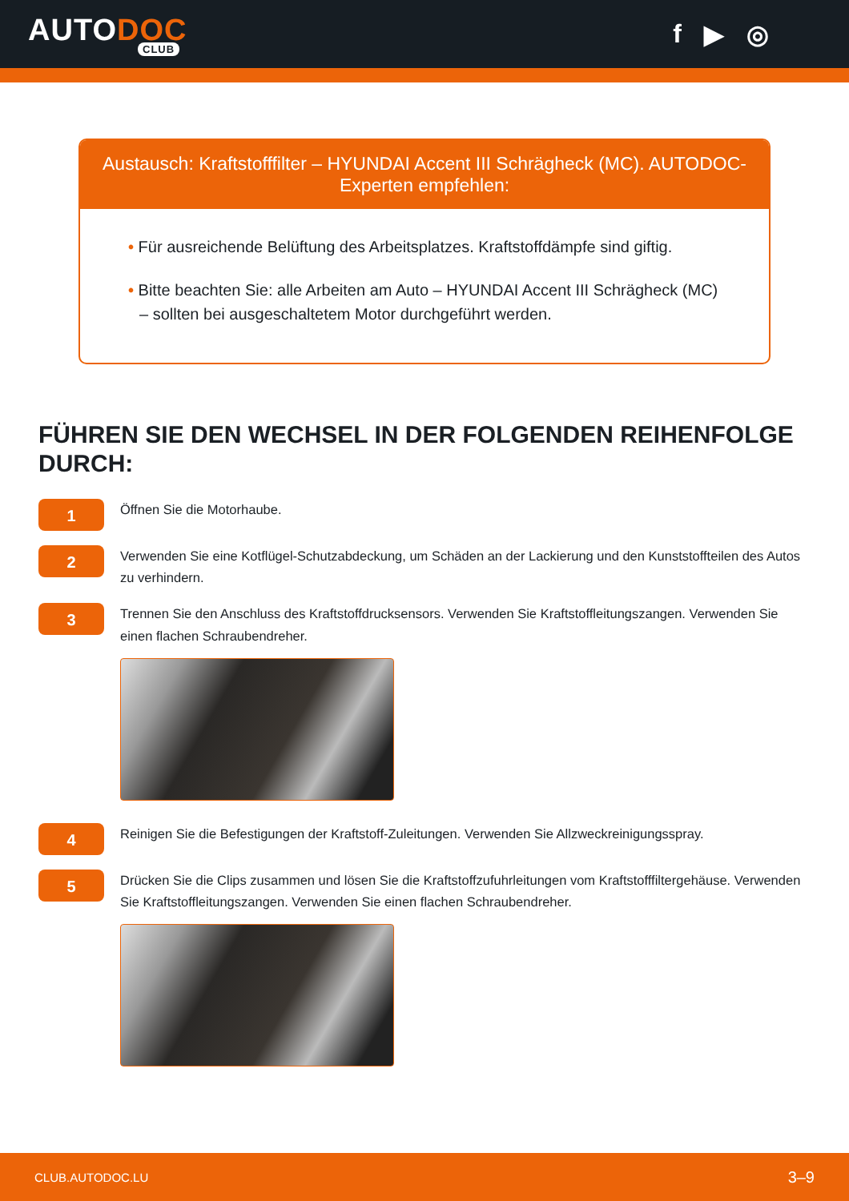AUTODOC
CLUB
f ▶ ◎
Austausch: Kraftstofffilter – HYUNDAI Accent III Schrägheck (MC). AUTODOC-Experten empfehlen:
• Für ausreichende Belüftung des Arbeitsplatzes. Kraftstoffdämpfe sind giftig.
• Bitte beachten Sie: alle Arbeiten am Auto – HYUNDAI Accent III Schrägheck (MC) – sollten bei ausgeschaltetem Motor durchgeführt werden.
FÜHREN SIE DEN WECHSEL IN DER FOLGENDEN REIHENFOLGE DURCH:
1
Öffnen Sie die Motorhaube.
2
Verwenden Sie eine Kotflügel-Schutzabdeckung, um Schäden an der Lackierung und den Kunststoffteilen des Autos zu verhindern.
3
Trennen Sie den Anschluss des Kraftstoffdrucksensors. Verwenden Sie Kraftstoffleitungszangen. Verwenden Sie einen flachen Schraubendreher.
4
Reinigen Sie die Befestigungen der Kraftstoff-Zuleitungen. Verwenden Sie Allzweckreinigungsspray.
5
Drücken Sie die Clips zusammen und lösen Sie die Kraftstoffzufuhrleitungen vom Kraftstofffiltergehäuse. Verwenden Sie Kraftstoffleitungszangen. Verwenden Sie einen flachen Schraubendreher.
CLUB.AUTODOC.LU 3–9